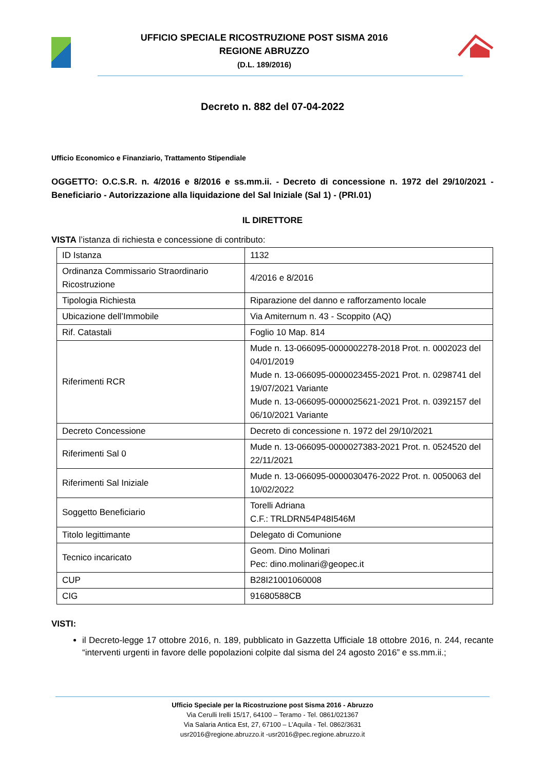UFFICIO SPECIALE RICOSTRUZIONE POST SISMA 2016
REGIONE ABRUZZO
(D.L. 189/2016)
Decreto n. 882 del 07-04-2022
Ufficio Economico e Finanziario, Trattamento Stipendiale
OGGETTO: O.C.S.R. n. 4/2016 e 8/2016 e ss.mm.ii. - Decreto di concessione n. 1972 del 29/10/2021 - Beneficiario - Autorizzazione alla liquidazione del Sal Iniziale (Sal 1) - (PRI.01)
IL DIRETTORE
VISTA l’istanza di richiesta e concessione di contributo:
| ID Istanza | 1132 |
| Ordinanza Commissario Straordinario Ricostruzione | 4/2016 e 8/2016 |
| Tipologia Richiesta | Riparazione del danno e rafforzamento locale |
| Ubicazione dell’Immobile | Via Amiternum n. 43 - Scoppito (AQ) |
| Rif. Catastali | Foglio 10 Map. 814 |
| Riferimenti RCR | Mude n. 13-066095-0000002278-2018 Prot. n. 0002023 del 04/01/2019 Mude n. 13-066095-0000023455-2021 Prot. n. 0298741 del 19/07/2021 Variante Mude n. 13-066095-0000025621-2021 Prot. n. 0392157 del 06/10/2021 Variante |
| Decreto Concessione | Decreto di concessione n. 1972 del 29/10/2021 |
| Riferimenti Sal 0 | Mude n. 13-066095-0000027383-2021 Prot. n. 0524520 del 22/11/2021 |
| Riferimenti Sal Iniziale | Mude n. 13-066095-0000030476-2022 Prot. n. 0050063 del 10/02/2022 |
| Soggetto Beneficiario | Torelli Adriana C.F.: TRLDRN54P48I546M |
| Titolo legittimante | Delegato di Comunione |
| Tecnico incaricato | Geom. Dino Molinari Pec: dino.molinari@geopec.it |
| CUP | B28I21001060008 |
| CIG | 91680588CB |
VISTI:
il Decreto-legge 17 ottobre 2016, n. 189, pubblicato in Gazzetta Ufficiale 18 ottobre 2016, n. 244, recante “interventi urgenti in favore delle popolazioni colpite dal sisma del 24 agosto 2016” e ss.mm.ii.;
Ufficio Speciale per la Ricostruzione post Sisma 2016 - Abruzzo
Via Cerulli Irelli 15/17, 64100 – Teramo - Tel. 0861/021367
Via Salaria Antica Est, 27, 67100 – L’Aquila - Tel. 0862/3631
usr2016@regione.abruzzo.it -usr2016@pec.regione.abruzzo.it